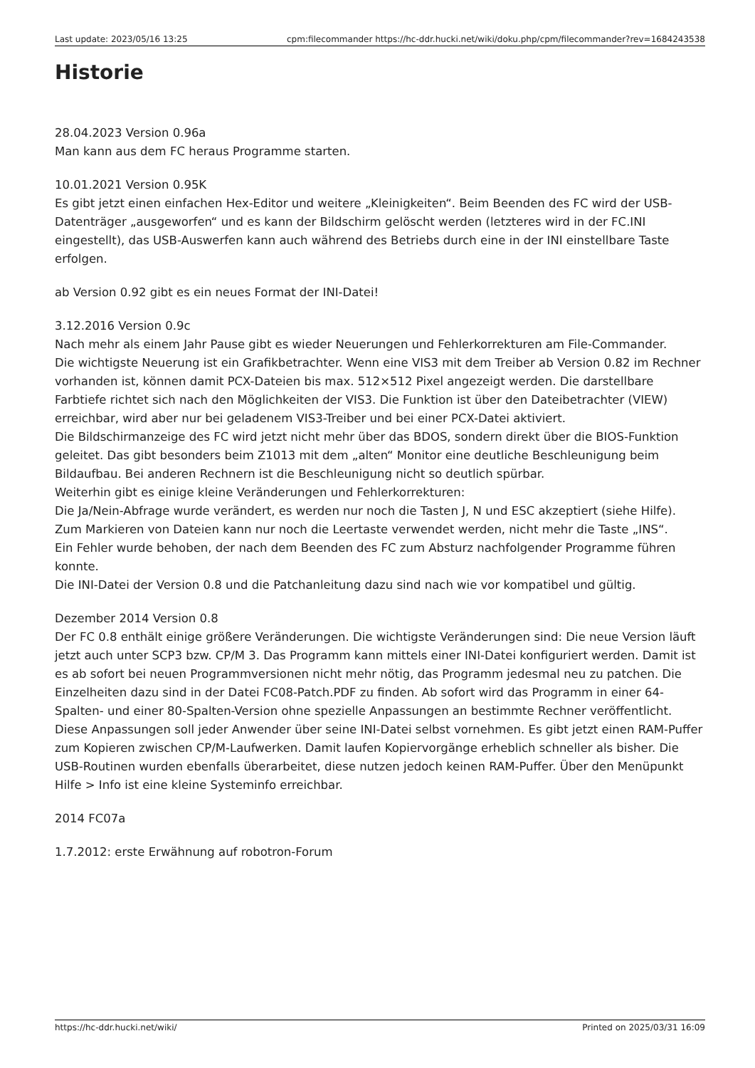Last update: 2023/05/16 13:25 cpm:filecommander https://hc-ddr.hucki.net/wiki/doku.php/cpm/filecommander?rev=1684243538
Historie
28.04.2023 Version 0.96a
Man kann aus dem FC heraus Programme starten.
10.01.2021 Version 0.95K
Es gibt jetzt einen einfachen Hex-Editor und weitere „Kleinigkeiten“. Beim Beenden des FC wird der USB-Datenträger „ausgeworfen“ und es kann der Bildschirm gelöscht werden (letzteres wird in der FC.INI eingestellt), das USB-Auswerfen kann auch während des Betriebs durch eine in der INI einstellbare Taste erfolgen.
ab Version 0.92 gibt es ein neues Format der INI-Datei!
3.12.2016 Version 0.9c
Nach mehr als einem Jahr Pause gibt es wieder Neuerungen und Fehlerkorrekturen am File-Commander.
Die wichtigste Neuerung ist ein Grafikbetrachter. Wenn eine VIS3 mit dem Treiber ab Version 0.82 im Rechner vorhanden ist, können damit PCX-Dateien bis max. 512×512 Pixel angezeigt werden. Die darstellbare Farbtiefe richtet sich nach den Möglichkeiten der VIS3. Die Funktion ist über den Dateibetrachter (VIEW) erreichbar, wird aber nur bei geladenem VIS3-Treiber und bei einer PCX-Datei aktiviert.
Die Bildschirmanzeige des FC wird jetzt nicht mehr über das BDOS, sondern direkt über die BIOS-Funktion geleitet. Das gibt besonders beim Z1013 mit dem „alten“ Monitor eine deutliche Beschleunigung beim Bildaufbau. Bei anderen Rechnern ist die Beschleunigung nicht so deutlich spürbar.
Weiterhin gibt es einige kleine Veränderungen und Fehlerkorrekturen:
Die Ja/Nein-Abfrage wurde verändert, es werden nur noch die Tasten J, N und ESC akzeptiert (siehe Hilfe).
Zum Markieren von Dateien kann nur noch die Leertaste verwendet werden, nicht mehr die Taste „INS“.
Ein Fehler wurde behoben, der nach dem Beenden des FC zum Absturz nachfolgender Programme führen konnte.
Die INI-Datei der Version 0.8 und die Patchanleitung dazu sind nach wie vor kompatibel und gültig.
Dezember 2014 Version 0.8
Der FC 0.8 enthält einige größere Veränderungen. Die wichtigste Veränderungen sind: Die neue Version läuft jetzt auch unter SCP3 bzw. CP/M 3. Das Programm kann mittels einer INI-Datei konfiguriert werden. Damit ist es ab sofort bei neuen Programmversionen nicht mehr nötig, das Programm jedesmal neu zu patchen. Die Einzelheiten dazu sind in der Datei FC08-Patch.PDF zu finden. Ab sofort wird das Programm in einer 64-Spalten- und einer 80-Spalten-Version ohne spezielle Anpassungen an bestimmte Rechner veröffentlicht. Diese Anpassungen soll jeder Anwender über seine INI-Datei selbst vornehmen. Es gibt jetzt einen RAM-Puffer zum Kopieren zwischen CP/M-Laufwerken. Damit laufen Kopiervorgänge erheblich schneller als bisher. Die USB-Routinen wurden ebenfalls überarbeitet, diese nutzen jedoch keinen RAM-Puffer. Über den Menüpunkt Hilfe > Info ist eine kleine Systeminfo erreichbar.
2014 FC07a
1.7.2012: erste Erwähnung auf robotron-Forum
https://hc-ddr.hucki.net/wiki/ Printed on 2025/03/31 16:09